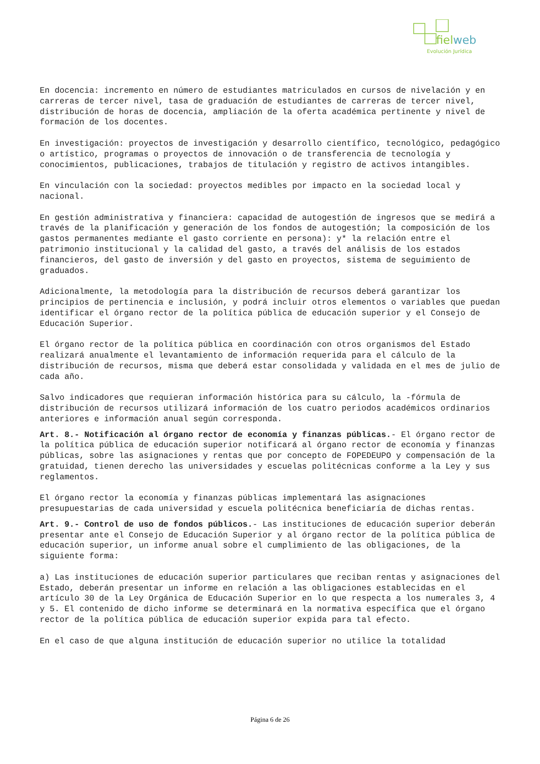fielweb
Evolución Jurídica
En docencia: incremento en número de estudiantes matriculados en cursos de nivelación y en carreras de tercer nivel, tasa de graduación de estudiantes de carreras de tercer nivel, distribución de horas de docencia, ampliación de la oferta académica pertinente y nivel de formación de los docentes.
En investigación: proyectos de investigación y desarrollo científico, tecnológico, pedagógico o artístico, programas o proyectos de innovación o de transferencia de tecnología y conocimientos, publicaciones, trabajos de titulación y registro de activos intangibles.
En vinculación con la sociedad: proyectos medibles por impacto en la sociedad local y nacional.
En gestión administrativa y financiera: capacidad de autogestión de ingresos que se medirá a través de la planificación y generación de los fondos de autogestión; la composición de los gastos permanentes mediante el gasto corriente en persona): y* la relación entre el patrimonio institucional y la calidad del gasto, a través del análisis de los estados financieros, del gasto de inversión y del gasto en proyectos, sistema de seguimiento de graduados.
Adicionalmente, la metodología para la distribución de recursos deberá garantizar los principios de pertinencia e inclusión, y podrá incluir otros elementos o variables que puedan identificar el órgano rector de la política pública de educación superior y el Consejo de Educación Superior.
El órgano rector de la política pública en coordinación con otros organismos del Estado realizará anualmente el levantamiento de información requerida para el cálculo de la distribución de recursos, misma que deberá estar consolidada y validada en el mes de julio de cada año.
Salvo indicadores que requieran información histórica para su cálculo, la -fórmula de distribución de recursos utilizará información de los cuatro periodos académicos ordinarios anteriores e información anual según corresponda.
Art. 8.- Notificación al órgano rector de economía y finanzas públicas.- El órgano rector de la política pública de educación superior notificará al órgano rector de economía y finanzas públicas, sobre las asignaciones y rentas que por concepto de FOPEDEUPO y compensación de la gratuidad, tienen derecho las universidades y escuelas politécnicas conforme a la Ley y sus reglamentos.
El órgano rector la economía y finanzas públicas implementará las asignaciones presupuestarias de cada universidad y escuela politécnica beneficiaría de dichas rentas.
Art. 9.- Control de uso de fondos públicos.- Las instituciones de educación superior deberán presentar ante el Consejo de Educación Superior y al órgano rector de la política pública de educación superior, un informe anual sobre el cumplimiento de las obligaciones, de la siguiente forma:
a) Las instituciones de educación superior particulares que reciban rentas y asignaciones del Estado, deberán presentar un informe en relación a las obligaciones establecidas en el artículo 30 de la Ley Orgánica de Educación Superior en lo que respecta a los numerales 3, 4 y 5. El contenido de dicho informe se determinará en la normativa específica que el órgano rector de la política pública de educación superior expida para tal efecto.
En el caso de que alguna institución de educación superior no utilice la totalidad
Página 6 de 26